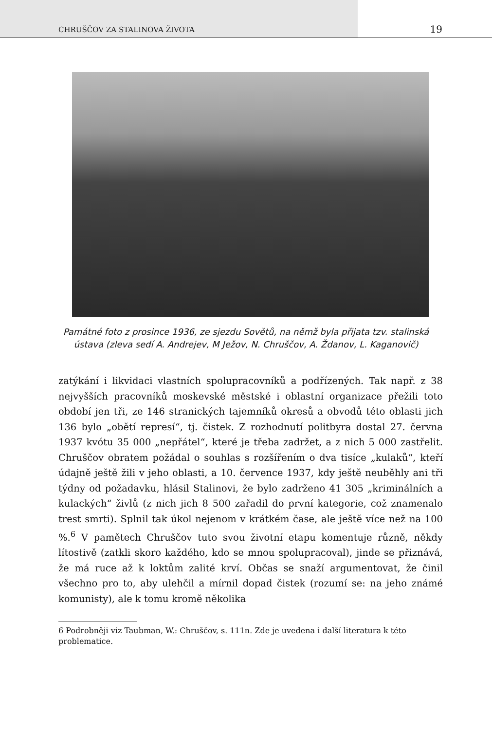CHRUŠČOV ZA STALINOVA ŽIVOTA 19
Památné foto z prosince 1936, ze sjezdu Sovětů, na němž byla přijata tzv. stalinská ústava (zleva sedí A. Andrejev, M Ježov, N. Chruščov, A. Ždanov, L. Kaganovič)
zatýkání i likvidaci vlastních spolupracovníků a podřízených. Tak např. z 38 nejvyšších pracovníků moskevské městské i oblastní organizace přežili toto období jen tři, ze 146 stranických tajemníků okresů a obvodů této oblasti jich 136 bylo „obětí represí“, tj. čistek. Z rozhodnutí politbyra dostal 27. června 1937 kvótu 35 000 „nepřátel“, které je třeba zadržet, a z nich 5 000 zastřelit. Chruščov obratem požádal o souhlas s rozšířením o dva tisíce „kulaků“, kteří údajně ještě žili v jeho oblasti, a 10. července 1937, kdy ještě neuběhly ani tři týdny od požadavku, hlásil Stalinovi, že bylo zadrženo 41 305 „kriminálních a kulackých“ živlů (z nich jich 8 500 zařadil do první kategorie, což znamenalo trest smrti). Splnil tak úkol nejenom v krátkém čase, ale ještě více než na 100 %.<sup>6</sup> V pamětech Chruščov tuto svou životní etapu komentuje různě, někdy lítostivě (zatkli skoro každého, kdo se mnou spolupracoval), jinde se přiznává, že má ruce až k loktům zalité krví. Občas se snaží argumentovat, že činil všechno pro to, aby ulehčil a mírnil dopad čistek (rozumí se: na jeho známé komunisty), ale k tomu kromě několika
6 Podrobněji viz Taubman, W.: Chruščov, s. 111n. Zde je uvedena i další literatura k této problematice.